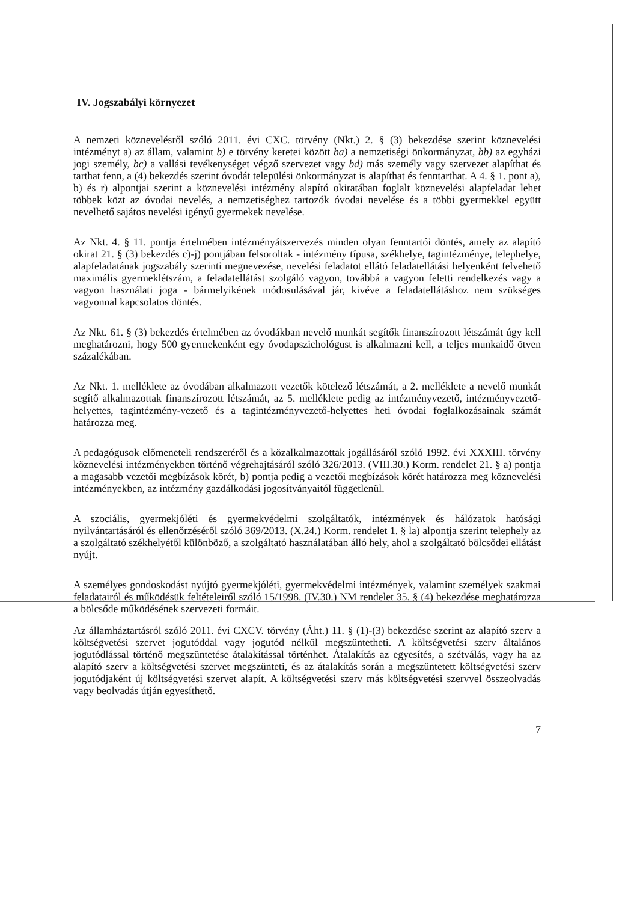IV. Jogszabályi környezet
A nemzeti köznevelésről szóló 2011. évi CXC. törvény (Nkt.) 2. § (3) bekezdése szerint köznevelési intézményt a) az állam, valamint b) e törvény keretei között ba) a nemzetiségi önkormányzat, bb) az egyházi jogi személy, bc) a vallási tevékenységet végző szervezet vagy bd) más személy vagy szervezet alapíthat és tarthat fenn, a (4) bekezdés szerint óvodát települési önkormányzat is alapíthat és fenntarthat. A 4. § 1. pont a), b) és r) alpontjai szerint a köznevelési intézmény alapító okiratában foglalt köznevelési alapfeladat lehet többek közt az óvodai nevelés, a nemzetiséghez tartozók óvodai nevelése és a többi gyermekkel együtt nevelhető sajátos nevelési igényű gyermekek nevelése.
Az Nkt. 4. § 11. pontja értelmében intézményátszervezés minden olyan fenntartói döntés, amely az alapító okirat 21. § (3) bekezdés c)-j) pontjában felsoroltak - intézmény típusa, székhelye, tagintézménye, telephelye, alapfeladatának jogszabály szerinti megnevezése, nevelési feladatot ellátó feladatellátási helyenként felvehető maximális gyermeklétszám, a feladatellátást szolgáló vagyon, továbbá a vagyon feletti rendelkezés vagy a vagyon használati joga - bármelyikének módosulásával jár, kivéve a feladatellátáshoz nem szükséges vagyonnal kapcsolatos döntés.
Az Nkt. 61. § (3) bekezdés értelmében az óvodákban nevelő munkát segítők finanszírozott létszámát úgy kell meghatározni, hogy 500 gyermekenként egy óvodapszichológust is alkalmazni kell, a teljes munkaidő ötven százalékában.
Az Nkt. 1. melléklete az óvodában alkalmazott vezetők kötelező létszámát, a 2. melléklete a nevelő munkát segítő alkalmazottak finanszírozott létszámát, az 5. melléklete pedig az intézményvezető, intézményvezető-helyettes, tagintézmény-vezető és a tagintézményvezető-helyettes heti óvodai foglalkozásainak számát határozza meg.
A pedagógusok előmeneteli rendszeréről és a közalkalmazottak jogállásáról szóló 1992. évi XXXIII. törvény köznevelési intézményekben történő végrehajtásáról szóló 326/2013. (VIII.30.) Korm. rendelet 21. § a) pontja a magasabb vezetői megbízások körét, b) pontja pedig a vezetői megbízások körét határozza meg köznevelési intézményekben, az intézmény gazdálkodási jogosítványaitól függetlenül.
A szociális, gyermekjóléti és gyermekvédelmi szolgáltatók, intézmények és hálózatok hatósági nyilvántartásáról és ellenőrzéséről szóló 369/2013. (X.24.) Korm. rendelet 1. § la) alpontja szerint telephely az a szolgáltató székhelyétől különböző, a szolgáltató használatában álló hely, ahol a szolgáltató bölcsődei ellátást nyújt.
A személyes gondoskodást nyújtó gyermekjóléti, gyermekvédelmi intézmények, valamint személyek szakmai feladatairól és működésük feltételeiről szóló 15/1998. (IV.30.) NM rendelet 35. § (4) bekezdése meghatározza a bölcsőde működésének szervezeti formáit.
Az államháztartásról szóló 2011. évi CXCV. törvény (Áht.) 11. § (1)-(3) bekezdése szerint az alapító szerv a költségvetési szervet jogutóddal vagy jogutód nélkül megszüntetheti. A költségvetési szerv általános jogutódlással történő megszüntetése átalakítással történhet. Átalakítás az egyesítés, a szétválás, vagy ha az alapító szerv a költségvetési szervet megszünteti, és az átalakítás során a megszüntetett költségvetési szerv jogutódjaként új költségvetési szervet alapít. A költségvetési szerv más költségvetési szervvel összeolvadás vagy beolvadás útján egyesíthető.
7